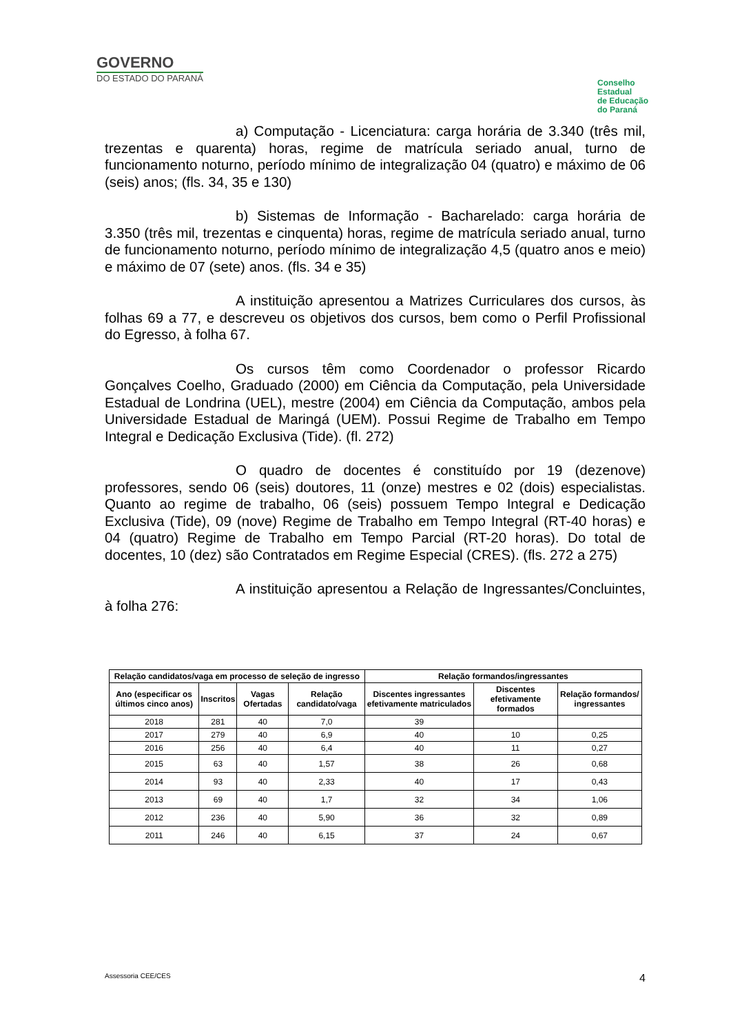GOVERNO
DO ESTADO DO PARANÁ
Conselho
Estadual
de Educação
do Paraná
a) Computação - Licenciatura: carga horária de 3.340 (três mil, trezentas e quarenta) horas, regime de matrícula seriado anual, turno de funcionamento noturno, período mínimo de integralização 04 (quatro) e máximo de 06 (seis) anos; (fls. 34, 35 e 130)
b) Sistemas de Informação - Bacharelado: carga horária de 3.350 (três mil, trezentas e cinquenta) horas, regime de matrícula seriado anual, turno de funcionamento noturno, período mínimo de integralização 4,5 (quatro anos e meio) e máximo de 07 (sete) anos. (fls. 34 e 35)
A instituição apresentou a Matrizes Curriculares dos cursos, às folhas 69 a 77, e descreveu os objetivos dos cursos, bem como o Perfil Profissional do Egresso, à folha 67.
Os cursos têm como Coordenador o professor Ricardo Gonçalves Coelho, Graduado (2000) em Ciência da Computação, pela Universidade Estadual de Londrina (UEL), mestre (2004) em Ciência da Computação, ambos pela Universidade Estadual de Maringá (UEM). Possui Regime de Trabalho em Tempo Integral e Dedicação Exclusiva (Tide). (fl. 272)
O quadro de docentes é constituído por 19 (dezenove) professores, sendo 06 (seis) doutores, 11 (onze) mestres e 02 (dois) especialistas. Quanto ao regime de trabalho, 06 (seis) possuem Tempo Integral e Dedicação Exclusiva (Tide), 09 (nove) Regime de Trabalho em Tempo Integral (RT-40 horas) e 04 (quatro) Regime de Trabalho em Tempo Parcial (RT-20 horas). Do total de docentes, 10 (dez) são Contratados em Regime Especial (CRES). (fls. 272 a 275)
A instituição apresentou a Relação de Ingressantes/Concluintes, à folha 276:
| Relação candidatos/vaga em processo de seleção de ingresso | | | | Relação formandos/ingressantes | | |
| --- | --- | --- | --- | --- | --- | --- |
| Ano (especificar os últimos cinco anos) | Inscritos | Vagas Ofertadas | Relação candidato/vaga | Discentes ingressantes efetivamente matriculados | Discentes efetivamente formados | Relação formandos/ ingressantes |
| 2018 | 281 | 40 | 7,0 | 39 | | |
| 2017 | 279 | 40 | 6,9 | 40 | 10 | 0,25 |
| 2016 | 256 | 40 | 6,4 | 40 | 11 | 0,27 |
| 2015 | 63 | 40 | 1,57 | 38 | 26 | 0,68 |
| 2014 | 93 | 40 | 2,33 | 40 | 17 | 0,43 |
| 2013 | 69 | 40 | 1,7 | 32 | 34 | 1,06 |
| 2012 | 236 | 40 | 5,90 | 36 | 32 | 0,89 |
| 2011 | 246 | 40 | 6,15 | 37 | 24 | 0,67 |
Assessoria CEE/CES 4